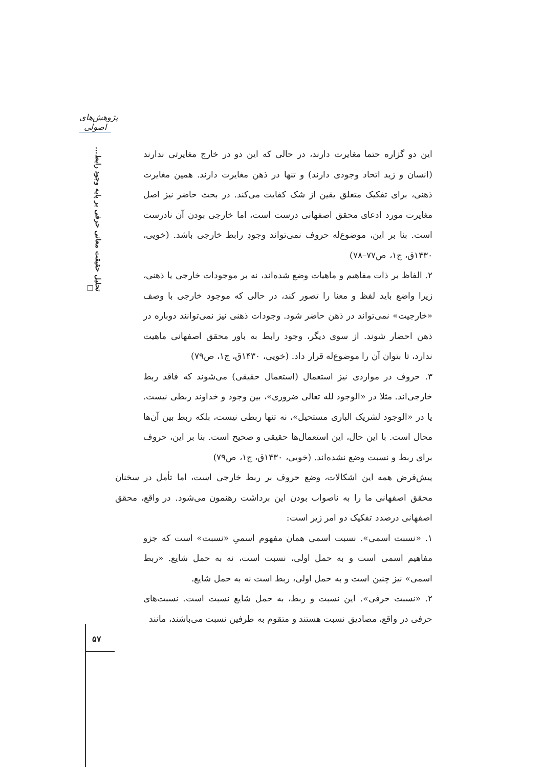پژوهش‌های اصولی
تحلیل حقیقت معانی حرفی بر پایه وجود رابط... □
این دو گزاره حتما مغایرت دارند، در حالی که این دو در خارج مغایرتی ندارند (انسان و زید اتحاد وجودی دارند) و تنها در ذهن مغایرت دارند. همین مغایرت ذهنی، برای تفکیک متعلق یقین از شک کفایت می‌کند. در بحث حاضر نیز اصل مغایرت مورد ادعای محقق اصفهانی درست است، اما خارجی بودن آن نادرست است. بنا بر این، موضوع‌له حروف نمی‌تواند وجودِ رابط خارجی باشد. (خویی، ۱۴۳۰ق، ج۱، ص۷۷–۷۸)
۲. الفاظ بر ذات مفاهیم و ماهیات وضع شده‌اند، نه بر موجودات خارجی یا ذهنی، زیرا واضع باید لفظ و معنا را تصور کند، در حالی که موجود خارجی با وصف «خارجیت» نمی‌تواند در ذهن حاضر شود. وجودات ذهنی نیز نمی‌توانند دوباره در ذهن احضار شوند. از سوی دیگر، وجود رابط به باور محقق اصفهانی ماهیت ندارد، تا بتوان آن را موضوع‌له قرار داد. (خویی، ۱۴۳۰ق، ج۱، ص۷۹)
۳. حروف در مواردی نیز استعمال (استعمال حقیقی) می‌شوند که فاقد ربط خارجی‌اند. مثلا در «الوجود لله تعالی ضروری»، بین وجود و خداوند ربطی نیست. یا در «الوجود لشریک الباری مستحیل»، نه تنها ربطی نیست، بلکه ربط بین آن‌ها محال است. با این حال، این استعمال‌ها حقیقی و صحیح است. بنا بر این، حروف برای ربط و نسبت وضع نشده‌اند. (خویی، ۱۴۳۰ق، ج۱، ص۷۹)
پیش‌فرض همه این اشکالات، وضع حروف بر ربط خارجی است، اما تأمل در سخنان محقق اصفهانی ما را به ناصواب بودن این برداشت رهنمون می‌شود. در واقع، محقق اصفهانی درصدد تفکیک دو امر زیر است:
۱. «نسبت اسمی». نسبت اسمی همان مفهوم اسمیِ «نسبت» است که جزو مفاهیم اسمی است و به حمل اولی، نسبت است، نه به حمل شایع. «ربط اسمی» نیز چنین است و به حمل اولی، ربط است نه به حمل شایع.
۲. «نسبت حرفی». این نسبت و ربط، به حمل شایع نسبت است. نسبت‌های حرفی در واقع، مصادیق نسبت هستند و متقوم به طرفین نسبت می‌باشند، مانند
۵۷